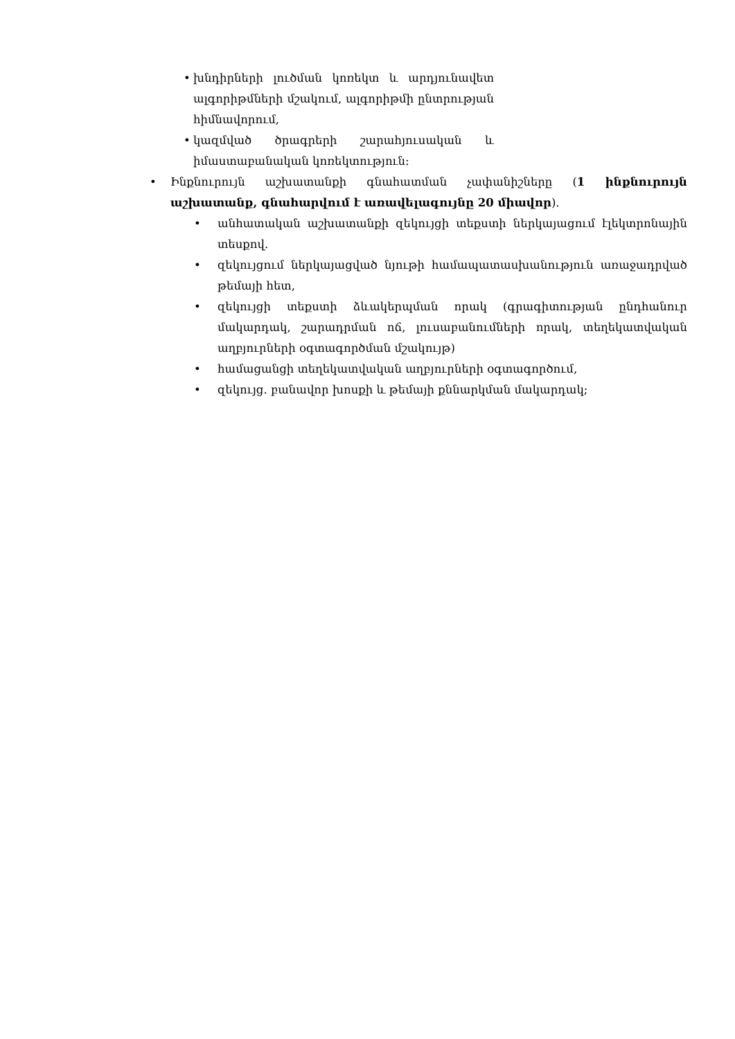• խնդիրների լուծման կոռեկտ և արդյունավետ ալգորիթմների մշակում, ալգորիթմի ընտրության հիմնավորում,
• կազմված ծրագրերի շարահյուսական և իմաստաբանական կոռեկտություն:
• Ինքնուրույն աշխատանքի գնահատման չափանիշները (1 ինքնուրույն աշխատանք, գնահարվում է առավելագույնը 20 միավոր).
• անհատական աշխատանքի զեկույցի տեքստի ներկայացում էլեկտրոնային տեսքով.
• զեկույցում ներկայացված նյութի համապատասխանություն առաջադրված թեմայի հետ,
• զեկույցի տեքստի ձևակերպման որակ (գրագիտության ընդհանուր մակարդակ, շարադրման ոճ, լուսաբանումների որակ, տեղեկատվական աղբյուրների օգտագործման մշակույթ)
• համացանցի տեղեկատվական աղբյուրների օգտագործում,
• զեկույց. բանավոր խոսքի և թեմայի քննարկման մակարդակ;